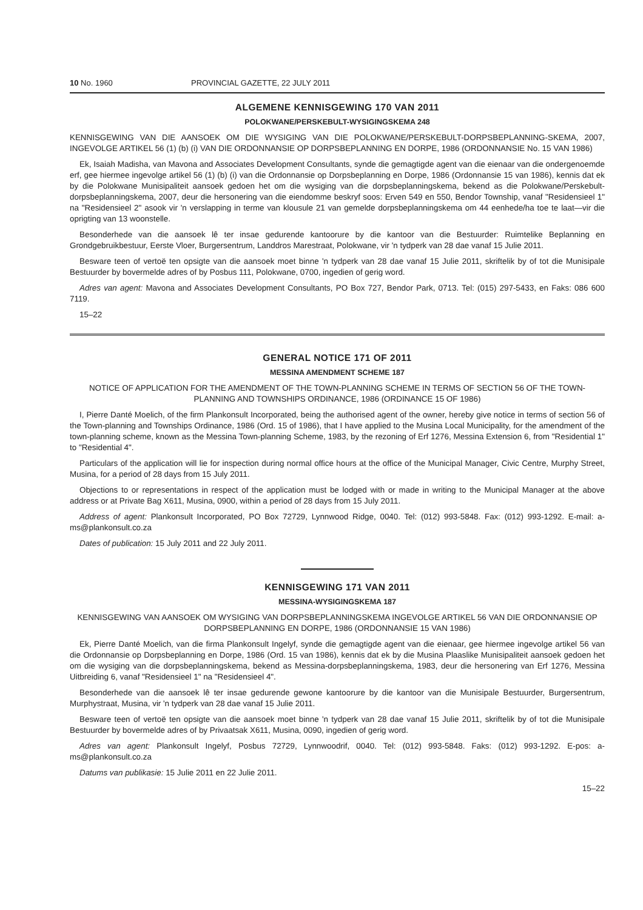10 No. 1960 PROVINCIAL GAZETTE, 22 JULY 2011
ALGEMENE KENNISGEWING 170 VAN 2011
POLOKWANE/PERSKEBULT-WYSIGINGSKEMA 248
KENNISGEWING VAN DIE AANSOEK OM DIE WYSIGING VAN DIE POLOKWANE/PERSKEBULT-DORPSBEPLANNING-SKEMA, 2007, INGEVOLGE ARTIKEL 56 (1) (b) (i) VAN DIE ORDONNANSIE OP DORPSBEPLANNING EN DORPE, 1986 (ORDONNANSIE No. 15 VAN 1986)
Ek, Isaiah Madisha, van Mavona and Associates Development Consultants, synde die gemagtigde agent van die eienaar van die ondergenoemde erf, gee hiermee ingevolge artikel 56 (1) (b) (i) van die Ordonnansie op Dorpsbeplanning en Dorpe, 1986 (Ordonnansie 15 van 1986), kennis dat ek by die Polokwane Munisipaliteit aansoek gedoen het om die wysiging van die dorpsbeplanningskema, bekend as die Polokwane/Perskebult-dorpsbeplanningskema, 2007, deur die hersonering van die eiendomme beskryf soos: Erven 549 en 550, Bendor Township, vanaf "Residensieel 1" na "Residensieel 2" asook vir 'n verslapping in terme van klousule 21 van gemelde dorpsbeplanningskema om 44 eenhede/ha toe te laat—vir die oprigting van 13 woonstelle.
Besonderhede van die aansoek lê ter insae gedurende kantoorure by die kantoor van die Bestuurder: Ruimtelike Beplanning en Grondgebruikbestuur, Eerste Vloer, Burgersentrum, Landdros Marestraat, Polokwane, vir 'n tydperk van 28 dae vanaf 15 Julie 2011.
Besware teen of vertoë ten opsigte van die aansoek moet binne 'n tydperk van 28 dae vanaf 15 Julie 2011, skriftelik by of tot die Munisipale Bestuurder by bovermelde adres of by Posbus 111, Polokwane, 0700, ingedien of gerig word.
Adres van agent: Mavona and Associates Development Consultants, PO Box 727, Bendor Park, 0713. Tel: (015) 297-5433, en Faks: 086 600 7119.
15–22
GENERAL NOTICE 171 OF 2011
MESSINA AMENDMENT SCHEME 187
NOTICE OF APPLICATION FOR THE AMENDMENT OF THE TOWN-PLANNING SCHEME IN TERMS OF SECTION 56 OF THE TOWN-PLANNING AND TOWNSHIPS ORDINANCE, 1986 (ORDINANCE 15 OF 1986)
I, Pierre Danté Moelich, of the firm Plankonsult Incorporated, being the authorised agent of the owner, hereby give notice in terms of section 56 of the Town-planning and Townships Ordinance, 1986 (Ord. 15 of 1986), that I have applied to the Musina Local Municipality, for the amendment of the town-planning scheme, known as the Messina Town-planning Scheme, 1983, by the rezoning of Erf 1276, Messina Extension 6, from "Residential 1" to "Residential 4".
Particulars of the application will lie for inspection during normal office hours at the office of the Municipal Manager, Civic Centre, Murphy Street, Musina, for a period of 28 days from 15 July 2011.
Objections to or representations in respect of the application must be lodged with or made in writing to the Municipal Manager at the above address or at Private Bag X611, Musina, 0900, within a period of 28 days from 15 July 2011.
Address of agent: Plankonsult Incorporated, PO Box 72729, Lynnwood Ridge, 0040. Tel: (012) 993-5848. Fax: (012) 993-1292. E-mail: a-ms@plankonsult.co.za
Dates of publication: 15 July 2011 and 22 July 2011.
KENNISGEWING 171 VAN 2011
MESSINA-WYSIGINGSKEMA 187
KENNISGEWING VAN AANSOEK OM WYSIGING VAN DORPSBEPLANNINGSKEMA INGEVOLGE ARTIKEL 56 VAN DIE ORDONNANSIE OP DORPSBEPLANNING EN DORPE, 1986 (ORDONNANSIE 15 VAN 1986)
Ek, Pierre Danté Moelich, van die firma Plankonsult Ingelyf, synde die gemagtigde agent van die eienaar, gee hiermee ingevolge artikel 56 van die Ordonnansie op Dorpsbeplanning en Dorpe, 1986 (Ord. 15 van 1986), kennis dat ek by die Musina Plaaslike Munisipaliteit aansoek gedoen het om die wysiging van die dorpsbeplanningskema, bekend as Messina-dorpsbeplanningskema, 1983, deur die hersonering van Erf 1276, Messina Uitbreiding 6, vanaf "Residensieel 1" na "Residensieel 4".
Besonderhede van die aansoek lê ter insae gedurende gewone kantoorure by die kantoor van die Munisipale Bestuurder, Burgersentrum, Murphystraat, Musina, vir 'n tydperk van 28 dae vanaf 15 Julie 2011.
Besware teen of vertoë ten opsigte van die aansoek moet binne 'n tydperk van 28 dae vanaf 15 Julie 2011, skriftelik by of tot die Munisipale Bestuurder by bovermelde adres of by Privaatsak X611, Musina, 0090, ingedien of gerig word.
Adres van agent: Plankonsult Ingelyf, Posbus 72729, Lynnwoodrif, 0040. Tel: (012) 993-5848. Faks: (012) 993-1292. E-pos: a-ms@plankonsult.co.za
Datums van publikasie: 15 Julie 2011 en 22 Julie 2011.
15–22